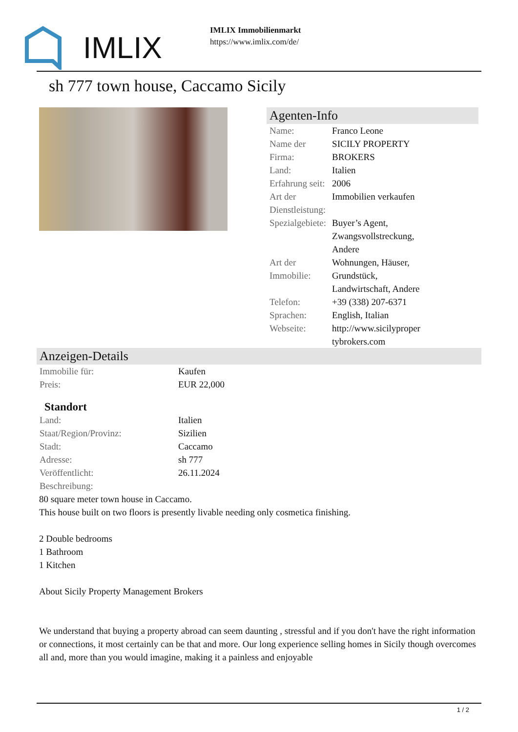IMLIX
IMLIX Immobilienmarkt
https://www.imlix.com/de/
sh 777 town house, Caccamo Sicily
Agenten-Info
| Name: | Franco Leone |
| Name der Firma: | SICILY PROPERTY BROKERS |
| Land: | Italien |
| Erfahrung seit: | 2006 |
| Art der Dienstleistung: | Immobilien verkaufen |
| Spezialgebiete: | Buyer’s Agent, Zwangsvollstreckung, Andere |
| Art der Immobilie: | Wohnungen, Häuser, Grundstück, Landwirtschaft, Andere |
| Telefon: | +39 (338) 207-6371 |
| Sprachen: | English, Italian |
| Webseite: | http://www.sicilyproper tybrokers.com |
Anzeigen-Details
| Immobilie für: | Kaufen |
| Preis: | EUR 22,000 |
Standort
| Land: | Italien |
| Staat/Region/Provinz: | Sizilien |
| Stadt: | Caccamo |
| Adresse: | sh 777 |
| Veröffentlicht: | 26.11.2024 |
| Beschreibung: | |
80 square meter town house in Caccamo.
This house built on two floors is presently livable needing only cosmetica finishing.
2 Double bedrooms
1 Bathroom
1 Kitchen
About Sicily Property Management Brokers
We understand that buying a property abroad can seem daunting , stressful and if you don't have the right information or connections, it most certainly can be that and more. Our long experience selling homes in Sicily though overcomes all and, more than you would imagine, making it a painless and enjoyable
1 / 2